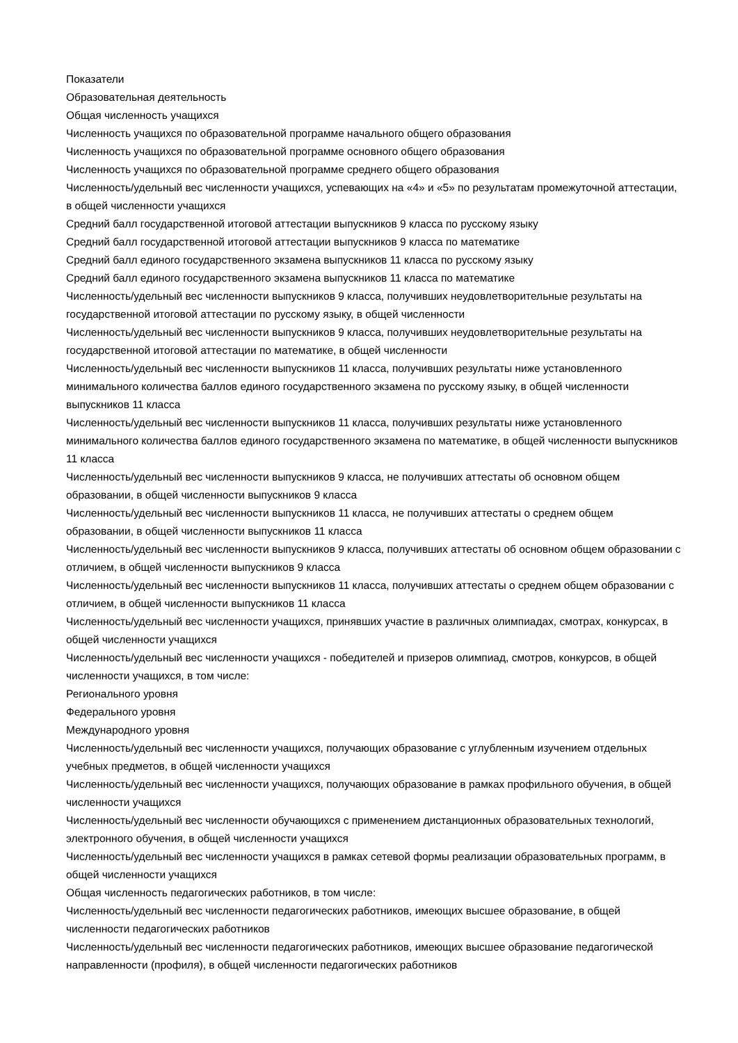Показатели
Образовательная деятельность
Общая численность учащихся
Численность учащихся по образовательной программе начального общего образования
Численность учащихся по образовательной программе основного общего образования
Численность учащихся по образовательной программе среднего общего образования
Численность/удельный вес численности учащихся, успевающих на «4» и «5» по результатам промежуточной аттестации, в общей численности учащихся
Средний балл государственной итоговой аттестации выпускников 9 класса по русскому языку
Средний балл государственной итоговой аттестации выпускников 9 класса по математике
Средний балл единого государственного экзамена выпускников 11 класса по русскому языку
Средний балл единого государственного экзамена выпускников 11 класса по математике
Численность/удельный вес численности выпускников 9 класса, получивших неудовлетворительные результаты на государственной итоговой аттестации по русскому языку, в общей численности
Численность/удельный вес численности выпускников 9 класса, получивших неудовлетворительные результаты на государственной итоговой аттестации по математике, в общей численности
Численность/удельный вес численности выпускников 11 класса, получивших результаты ниже установленного минимального количества баллов единого государственного экзамена по русскому языку, в общей численности выпускников 11 класса
Численность/удельный вес численности выпускников 11 класса, получивших результаты ниже установленного минимального количества баллов единого государственного экзамена по математике, в общей численности выпускников 11 класса
Численность/удельный вес численности выпускников 9 класса, не получивших аттестаты об основном общем образовании, в общей численности выпускников 9 класса
Численность/удельный вес численности выпускников 11 класса, не получивших аттестаты о среднем общем образовании, в общей численности выпускников 11 класса
Численность/удельный вес численности выпускников 9 класса, получивших аттестаты об основном общем образовании с отличием, в общей численности выпускников 9 класса
Численность/удельный вес численности выпускников 11 класса, получивших аттестаты о среднем общем образовании с отличием, в общей численности выпускников 11 класса
Численность/удельный вес численности учащихся, принявших участие в различных олимпиадах, смотрах, конкурсах, в общей численности учащихся
Численность/удельный вес численности учащихся - победителей и призеров олимпиад, смотров, конкурсов, в общей численности учащихся, в том числе:
Регионального уровня
Федерального уровня
Международного уровня
Численность/удельный вес численности учащихся, получающих образование с углубленным изучением отдельных учебных предметов, в общей численности учащихся
Численность/удельный вес численности учащихся, получающих образование в рамках профильного обучения, в общей численности учащихся
Численность/удельный вес численности обучающихся с применением дистанционных образовательных технологий, электронного обучения, в общей численности учащихся
Численность/удельный вес численности учащихся в рамках сетевой формы реализации образовательных программ, в общей численности учащихся
Общая численность педагогических работников, в том числе:
Численность/удельный вес численности педагогических работников, имеющих высшее образование, в общей численности педагогических работников
Численность/удельный вес численности педагогических работников, имеющих высшее образование педагогической направленности (профиля), в общей численности педагогических работников